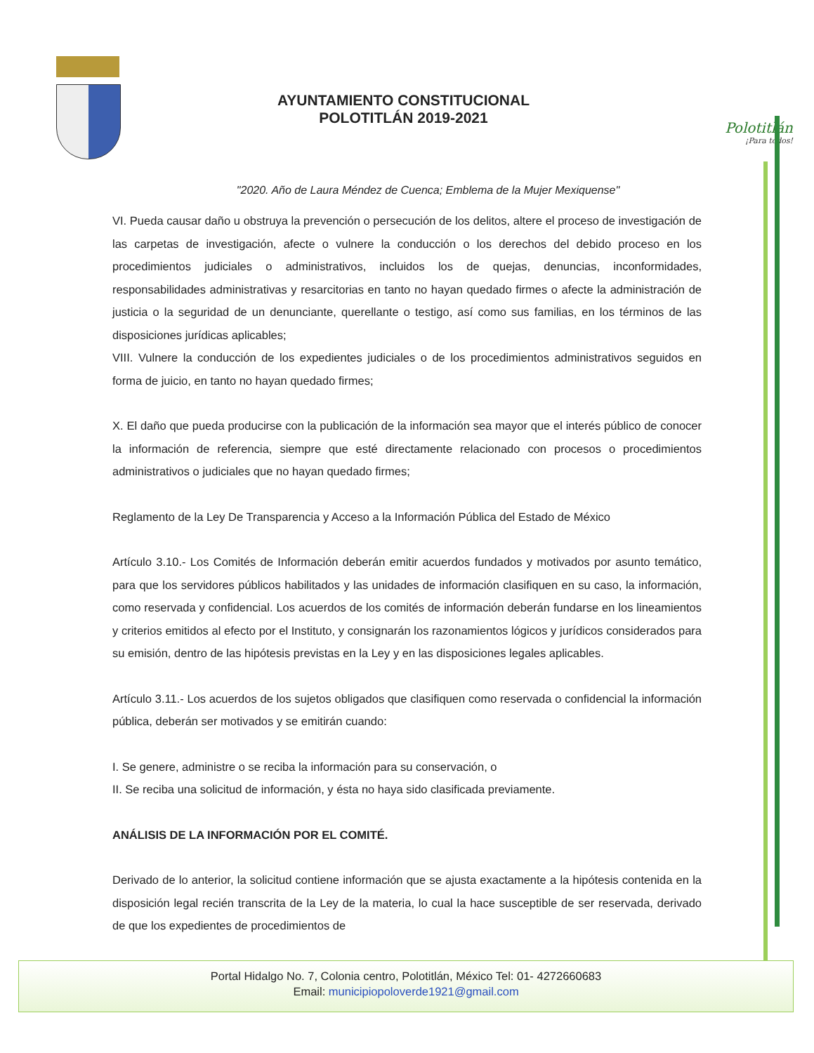AYUNTAMIENTO CONSTITUCIONAL
POLOTITLÁN 2019-2021
Polotitlán
¡Para todos!
"2020. Año de Laura Méndez de Cuenca; Emblema de la Mujer Mexiquense"
VI. Pueda causar daño u obstruya la prevención o persecución de los delitos, altere el proceso de investigación de las carpetas de investigación, afecte o vulnere la conducción o los derechos del debido proceso en los procedimientos judiciales o administrativos, incluidos los de quejas, denuncias, inconformidades, responsabilidades administrativas y resarcitorias en tanto no hayan quedado firmes o afecte la administración de justicia o la seguridad de un denunciante, querellante o testigo, así como sus familias, en los términos de las disposiciones jurídicas aplicables;
VIII. Vulnere la conducción de los expedientes judiciales o de los procedimientos administrativos seguidos en forma de juicio, en tanto no hayan quedado firmes;
X. El daño que pueda producirse con la publicación de la información sea mayor que el interés público de conocer la información de referencia, siempre que esté directamente relacionado con procesos o procedimientos administrativos o judiciales que no hayan quedado firmes;
Reglamento de la Ley De Transparencia y Acceso a la Información Pública del Estado de México
Artículo 3.10.- Los Comités de Información deberán emitir acuerdos fundados y motivados por asunto temático, para que los servidores públicos habilitados y las unidades de información clasifiquen en su caso, la información, como reservada y confidencial. Los acuerdos de los comités de información deberán fundarse en los lineamientos y criterios emitidos al efecto por el Instituto, y consignarán los razonamientos lógicos y jurídicos considerados para su emisión, dentro de las hipótesis previstas en la Ley y en las disposiciones legales aplicables.
Artículo 3.11.- Los acuerdos de los sujetos obligados que clasifiquen como reservada o confidencial la información pública, deberán ser motivados y se emitirán cuando:
I. Se genere, administre o se reciba la información para su conservación, o
II. Se reciba una solicitud de información, y ésta no haya sido clasificada previamente.
ANÁLISIS DE LA INFORMACIÓN POR EL COMITÉ.
Derivado de lo anterior, la solicitud contiene información que se ajusta exactamente a la hipótesis contenida en la disposición legal recién transcrita de la Ley de la materia, lo cual la hace susceptible de ser reservada, derivado de que los expedientes de procedimientos de
Portal Hidalgo No. 7, Colonia centro, Polotitlán, México Tel: 01- 4272660683
Email: municipiopoloverde1921@gmail.com